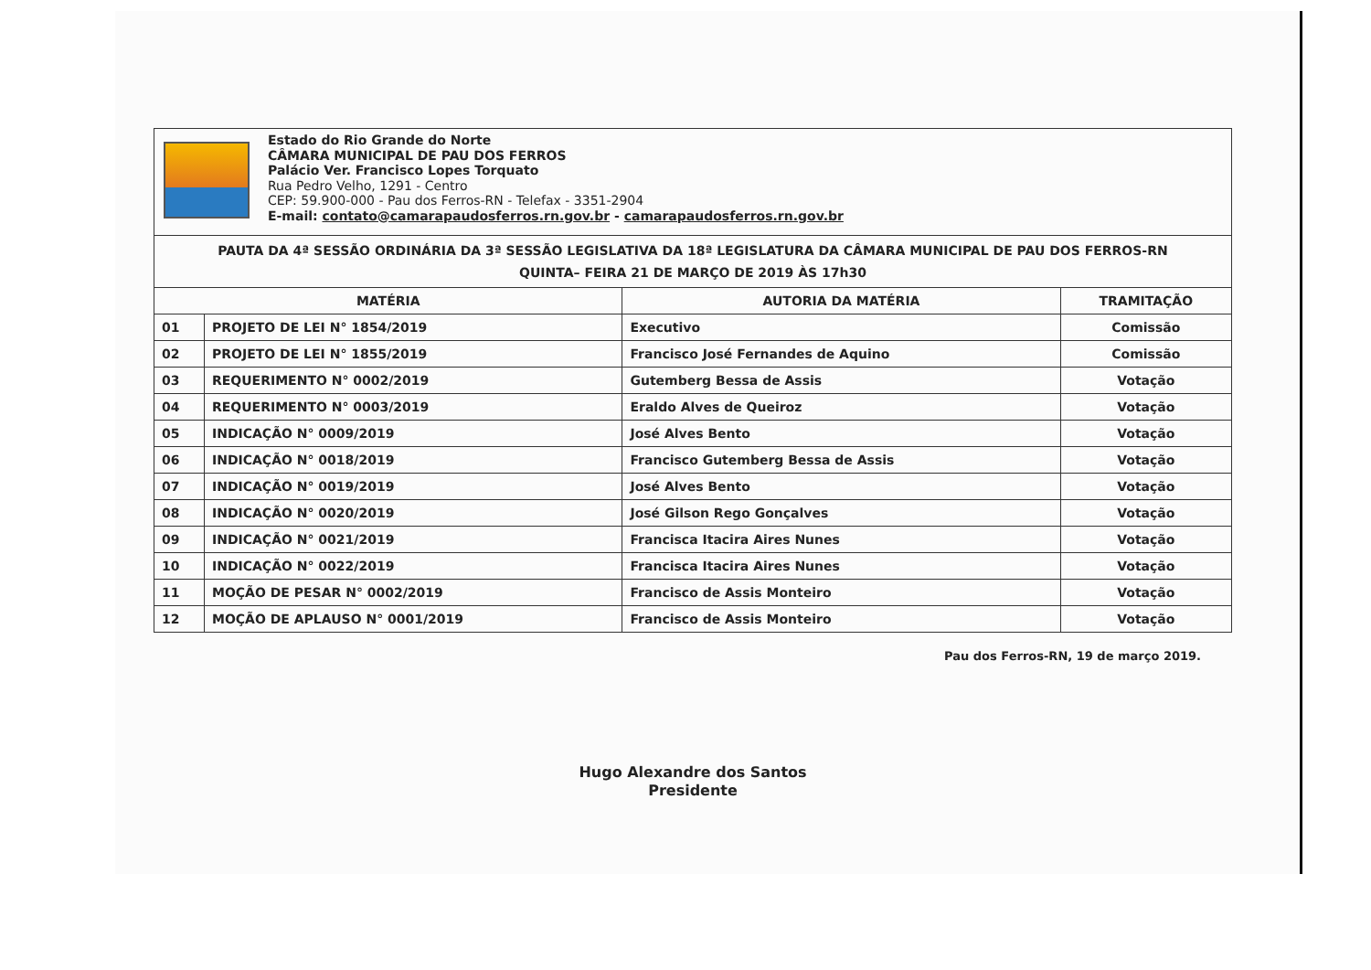Estado do Rio Grande do Norte
CÂMARA MUNICIPAL DE PAU DOS FERROS
Palácio Ver. Francisco Lopes Torquato
Rua Pedro Velho, 1291 - Centro
CEP: 59.900-000 - Pau dos Ferros-RN - Telefax - 3351-2904
E-mail: contato@camarapaudosferros.rn.gov.br - camarapaudosferros.rn.gov.br
| PAUTA DA 4ª SESSÃO ORDINÁRIA DA 3ª SESSÃO LEGISLATIVA DA 18ª LEGISLATURA DA CÂMARA MUNICIPAL DE PAU DOS FERROS-RN QUINTA– FEIRA 21 DE MARÇO DE 2019 ÀS 17h30 | | | |
| MATÉRIA | | AUTORIA DA MATÉRIA | TRAMITAÇÃO |
| 01 | PROJETO DE LEI N° 1854/2019 | Executivo | Comissão |
| 02 | PROJETO DE LEI N° 1855/2019 | Francisco José Fernandes de Aquino | Comissão |
| 03 | REQUERIMENTO N° 0002/2019 | Gutemberg Bessa de Assis | Votação |
| 04 | REQUERIMENTO N° 0003/2019 | Eraldo Alves de Queiroz | Votação |
| 05 | INDICAÇÃO N° 0009/2019 | José Alves Bento | Votação |
| 06 | INDICAÇÃO N° 0018/2019 | Francisco Gutemberg Bessa de Assis | Votação |
| 07 | INDICAÇÃO N° 0019/2019 | José Alves Bento | Votação |
| 08 | INDICAÇÃO N° 0020/2019 | José Gilson Rego Gonçalves | Votação |
| 09 | INDICAÇÃO N° 0021/2019 | Francisca Itacira Aires Nunes | Votação |
| 10 | INDICAÇÃO N° 0022/2019 | Francisca Itacira Aires Nunes | Votação |
| 11 | MOÇÃO DE PESAR N° 0002/2019 | Francisco de Assis Monteiro | Votação |
| 12 | MOÇÃO DE APLAUSO N° 0001/2019 | Francisco de Assis Monteiro | Votação |
Pau dos Ferros-RN, 19 de março 2019.
Hugo Alexandre dos Santos
Presidente